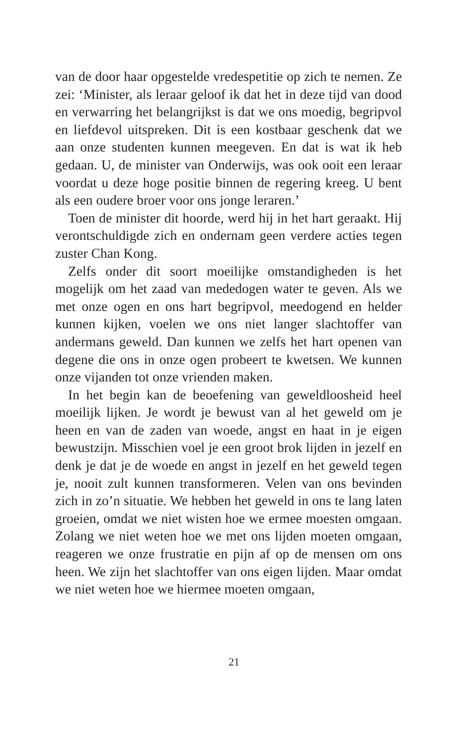van de door haar opgestelde vredespetitie op zich te nemen. Ze zei: ‘Minister, als leraar geloof ik dat het in deze tijd van dood en verwarring het belangrijkst is dat we ons moedig, begripvol en liefdevol uitspreken. Dit is een kostbaar geschenk dat we aan onze studenten kunnen meegeven. En dat is wat ik heb gedaan. U, de minister van Onderwijs, was ook ooit een leraar voordat u deze hoge positie binnen de regering kreeg. U bent als een oudere broer voor ons jonge leraren.’
Toen de minister dit hoorde, werd hij in het hart geraakt. Hij verontschuldigde zich en ondernam geen verdere acties tegen zuster Chan Kong.
Zelfs onder dit soort moeilijke omstandigheden is het mogelijk om het zaad van mededogen water te geven. Als we met onze ogen en ons hart begripvol, meedogend en helder kunnen kijken, voelen we ons niet langer slachtoffer van andermans geweld. Dan kunnen we zelfs het hart openen van degene die ons in onze ogen probeert te kwetsen. We kunnen onze vijanden tot onze vrienden maken.
In het begin kan de beoefening van geweldloosheid heel moeilijk lijken. Je wordt je bewust van al het geweld om je heen en van de zaden van woede, angst en haat in je eigen bewustzijn. Misschien voel je een groot brok lijden in jezelf en denk je dat je de woede en angst in jezelf en het geweld tegen je, nooit zult kunnen transformeren. Velen van ons bevinden zich in zo’n situatie. We hebben het geweld in ons te lang laten groeien, omdat we niet wisten hoe we ermee moesten omgaan. Zolang we niet weten hoe we met ons lijden moeten omgaan, reageren we onze frustratie en pijn af op de mensen om ons heen. We zijn het slachtoffer van ons eigen lijden. Maar omdat we niet weten hoe we hiermee moeten omgaan,
21